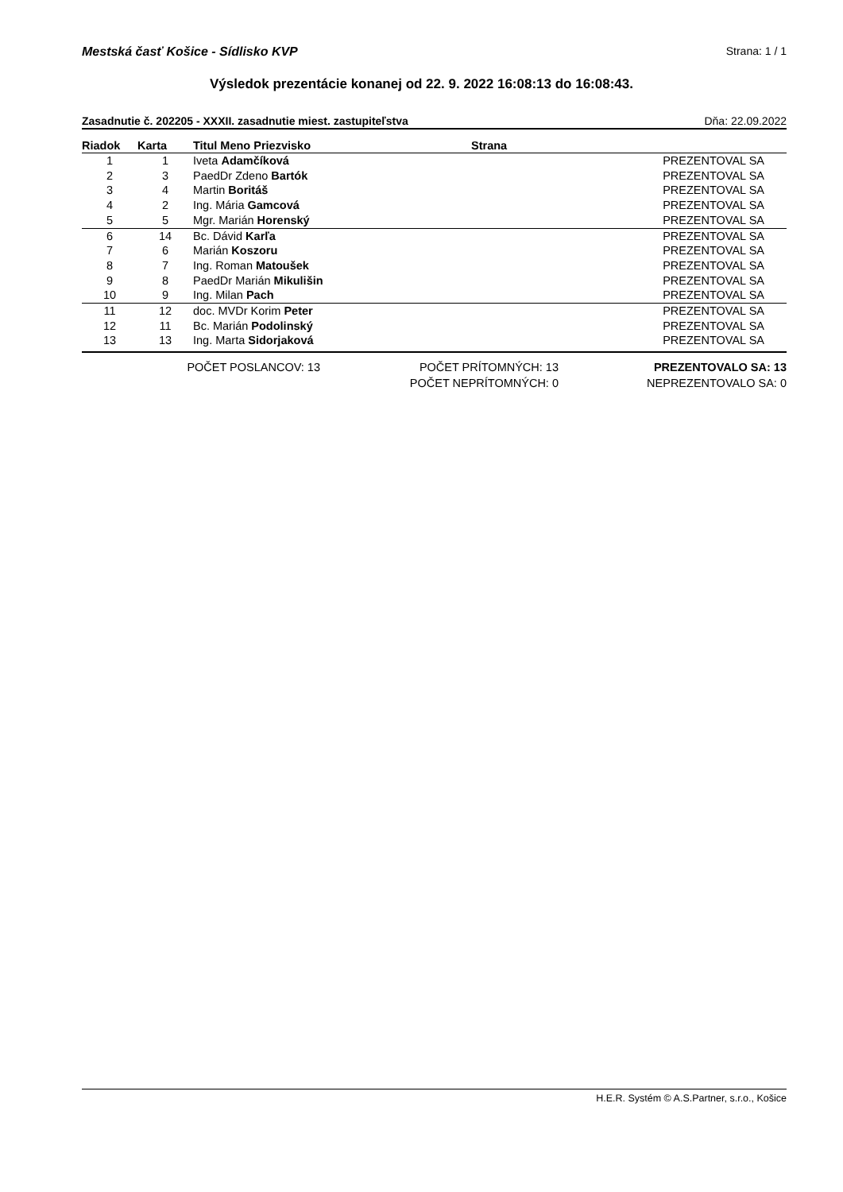Mestská časť Košice - Sídlisko KVP Strana: 1 / 1
Výsledok prezentácie konanej od 22. 9. 2022 16:08:13 do 16:08:43.
Zasadnutie č. 202205 - XXXII. zasadnutie miest. zastupiteľstva Dňa: 22.09.2022
| Riadok | Karta | Titul Meno Priezvisko | Strana | |
| --- | --- | --- | --- | --- |
| 1 | 1 | Iveta Adamčíková | | PREZENTOVAL SA |
| 2 | 3 | PaedDr Zdeno Bartók | | PREZENTOVAL SA |
| 3 | 4 | Martin Boritáš | | PREZENTOVAL SA |
| 4 | 2 | Ing. Mária Gamcová | | PREZENTOVAL SA |
| 5 | 5 | Mgr. Marián Horenský | | PREZENTOVAL SA |
| 6 | 14 | Bc. Dávid Karľa | | PREZENTOVAL SA |
| 7 | 6 | Marián Koszoru | | PREZENTOVAL SA |
| 8 | 7 | Ing. Roman Matoušek | | PREZENTOVAL SA |
| 9 | 8 | PaedDr Marián Mikulišin | | PREZENTOVAL SA |
| 10 | 9 | Ing. Milan Pach | | PREZENTOVAL SA |
| 11 | 12 | doc. MVDr Korim Peter | | PREZENTOVAL SA |
| 12 | 11 | Bc. Marián Podolinský | | PREZENTOVAL SA |
| 13 | 13 | Ing. Marta Sidorjaková | | PREZENTOVAL SA |
POČET POSLANCOV: 13
POČET PRÍTOMNÝCH: 13
PREZENTOVALO SA: 13
POČET NEPRÍTOMNÝCH: 0
NEPREZENTOVALO SA: 0
H.E.R. Systém © A.S.Partner, s.r.o., Košice